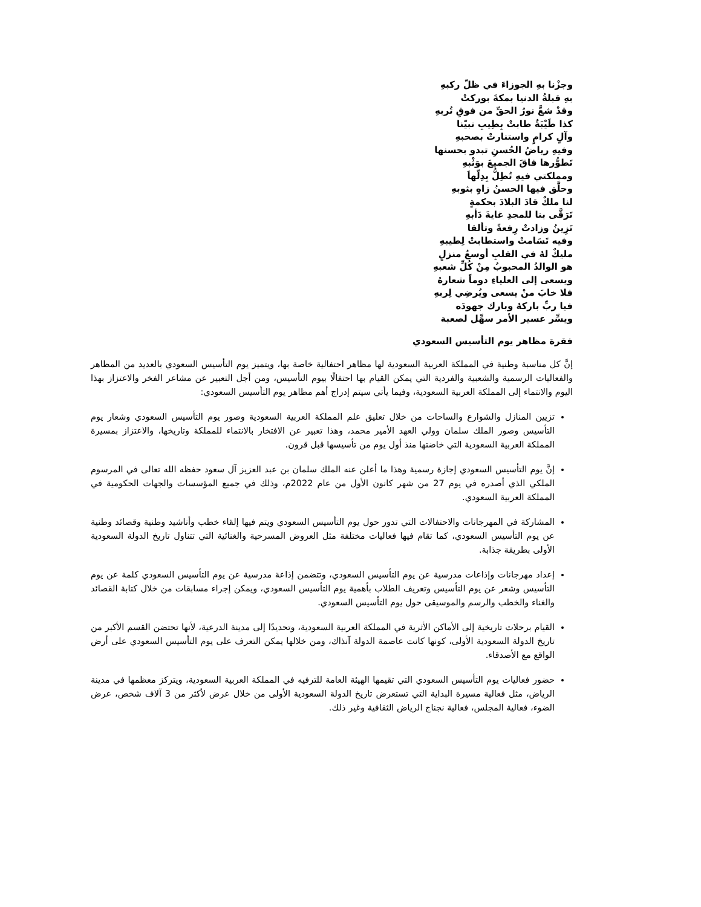وجزْنا بهِ الجوزاءَ في ظلّ ركبهِ
بهِ قبلةُ الدنيا بمكةَ بوركتْ
وقدْ شعَّ نورُ الحقِّ من فوقِ تُربهِ
كذا طَيْبَةٌ طابتْ بِطِيبِ نبيّنا
وآلٍ كرامٍ واستنارتْ بصحبهِ
وفيهِ رياضُ الحُسنِ تبدو بحسنها
تَطوُّرها فاقَ الجميعَ بوَثْبهِ
ومملكتي فيهِ تُطِلُّ بِدِلّهاَ
وحلَّق فيها الحسنُ زاهٍ بثوبهِ
لنا ملكٌ قادَ البلادَ بحكمةٍ
تَرَقَّى بنا للمجدِ غايةَ دَأبهِ
تَزِينُ وزادتْ رِفعةً وتألقا
وفيه تَسَامتْ واستطابتْ لِطيبهِ
مليكٌ لهُ في القلبِ أوسعُ منزلٍ
هو الوالدُ المحبوبُ مِنْ كُلِّ شعبهِ
ويسعى إلى العلياءِ دوماً شعارهُ
فلا خابَ منْ يسعى ويُرضِي لِربهِ
فيا ربِّ باركهُ وبارك جهودَه
ويسِّر عسير الأمر سهِّل لصعبة
فقرة مظاهر يوم التأسيس السعودي
إنَّ كل مناسبة وطنية في المملكة العربية السعودية لها مظاهر احتفالية خاصة بها، ويتميز يوم التأسيس السعودي بالعديد من المظاهر والفعاليات الرسمية والشعبية والفردية التي يمكن القيام بها احتفالًا بيوم التأسيس، ومن أجل التعبير عن مشاعر الفخر والاعتزاز بهذا اليوم والانتماء إلى المملكة العربية السعودية، وفيما يأتي سيتم إدراج أهم مظاهر يوم التأسيس السعودي:
تزيين المنازل والشوارع والساحات من خلال تعليق علم المملكة العربية السعودية وصور يوم التأسيس السعودي وشعار يوم التأسيس وصور الملك سلمان وولي العهد الأمير محمد، وهذا تعبير عن الافتخار بالانتماء للمملكة وتاريخها، والاعتزاز بمسيرة المملكة العربية السعودية التي خاضتها منذ أول يوم من تأسيسها قبل قرون.
إنَّ يوم التأسيس السعودي إجازة رسمية وهذا ما أعلن عنه الملك سلمان بن عبد العزيز آل سعود حفظه الله تعالى في المرسوم الملكي الذي أصدره في يوم 27 من شهر كانون الأول من عام 2022م، وذلك في جميع المؤسسات والجهات الحكومية في المملكة العربية السعودي.
المشاركة في المهرجانات والاحتفالات التي تدور حول يوم التأسيس السعودي ويتم فيها إلقاء خطب وأناشيد وطنية وقصائد وطنية عن يوم التأسيس السعودي، كما تقام فيها فعاليات مختلفة مثل العروض المسرحية والغنائية التي تتناول تاريخ الدولة السعودية الأولى بطريقة جذابة.
إعداد مهرجانات وإذاعات مدرسية عن يوم التأسيس السعودي، وتتضمن إذاعة مدرسية عن يوم التأسيس السعودي كلمة عن يوم التأسيس وشعر عن يوم التأسيس وتعريف الطلاب بأهمية يوم التأسيس السعودي، ويمكن إجراء مسابقات من خلال كتابة القصائد والغناء والخطب والرسم والموسيقى حول يوم التأسيس السعودي.
القيام برحلات تاريخية إلى الأماكن الأثرية في المملكة العربية السعودية، وتحديدًا إلى مدينة الدرعية، لأنها تحتضن القسم الأكبر من تاريخ الدولة السعودية الأولى، كونها كانت عاصمة الدولة آنذاك، ومن خلالها يمكن التعرف على يوم التأسيس السعودي على أرض الواقع مع الأصدقاء.
حضور فعاليات يوم التأسيس السعودي التي تقيمها الهيئة العامة للترفيه في المملكة العربية السعودية، ويتركز معظمها في مدينة الرياض، مثل فعالية مسيرة البداية التي تستعرض تاريخ الدولة السعودية الأولى من خلال عرض لأكثر من 3 آلاف شخص، عرض الضوء، فعالية المجلس، فعالية نجناج الرياض الثقافية وغير ذلك.